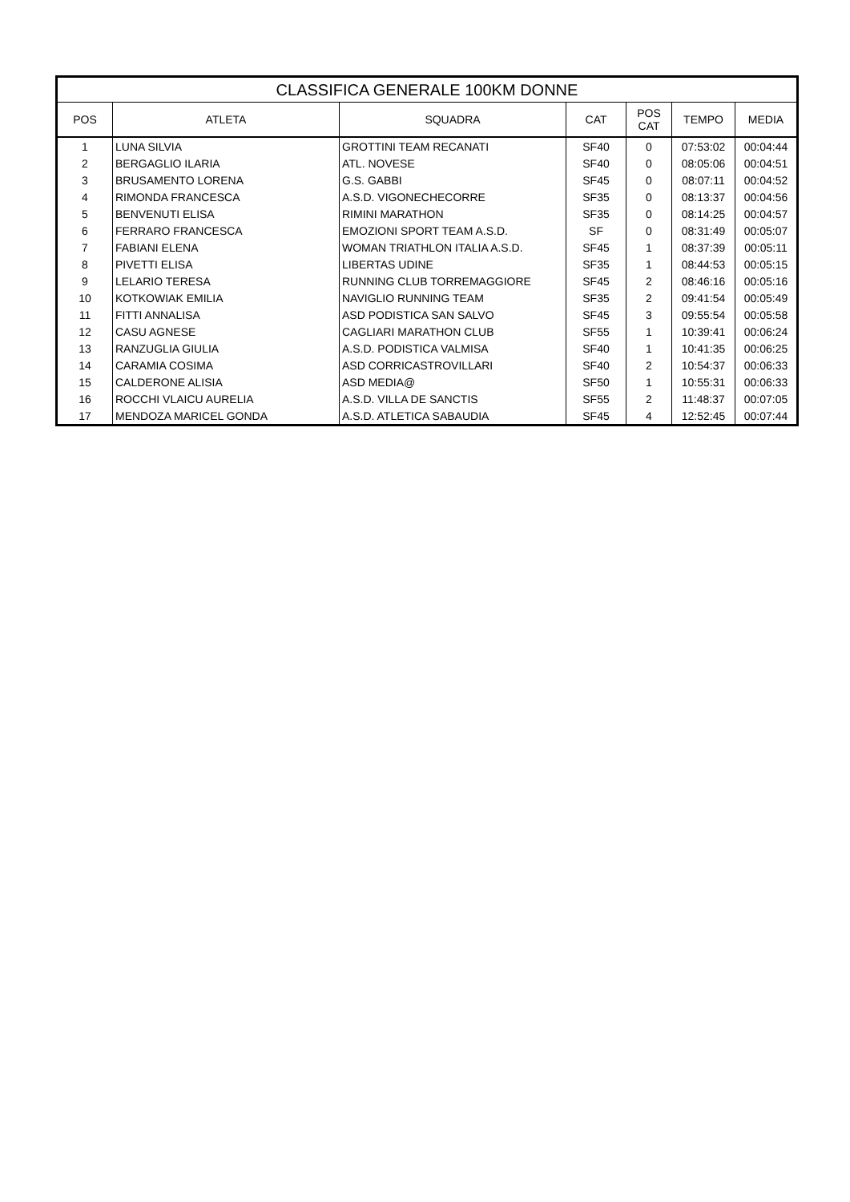| CLASSIFICA GENERALE 100KM DONNE | | | | | | |
| --- | --- | --- | --- | --- | --- | --- |
| POS | ATLETA | SQUADRA | CAT | POS CAT | TEMPO | MEDIA |
| 1 | LUNA SILVIA | GROTTINI TEAM RECANATI | SF40 | 0 | 07:53:02 | 00:04:44 |
| 2 | BERGAGLIO ILARIA | ATL. NOVESE | SF40 | 0 | 08:05:06 | 00:04:51 |
| 3 | BRUSAMENTO LORENA | G.S. GABBI | SF45 | 0 | 08:07:11 | 00:04:52 |
| 4 | RIMONDA FRANCESCA | A.S.D. VIGONECHECORRE | SF35 | 0 | 08:13:37 | 00:04:56 |
| 5 | BENVENUTI ELISA | RIMINI MARATHON | SF35 | 0 | 08:14:25 | 00:04:57 |
| 6 | FERRARO FRANCESCA | EMOZIONI SPORT TEAM A.S.D. | SF | 0 | 08:31:49 | 00:05:07 |
| 7 | FABIANI ELENA | WOMAN TRIATHLON ITALIA A.S.D. | SF45 | 1 | 08:37:39 | 00:05:11 |
| 8 | PIVETTI ELISA | LIBERTAS UDINE | SF35 | 1 | 08:44:53 | 00:05:15 |
| 9 | LELARIO TERESA | RUNNING CLUB TORREMAGGIORE | SF45 | 2 | 08:46:16 | 00:05:16 |
| 10 | KOTKOWIAK EMILIA | NAVIGLIO RUNNING TEAM | SF35 | 2 | 09:41:54 | 00:05:49 |
| 11 | FITTI ANNALISA | ASD PODISTICA SAN SALVO | SF45 | 3 | 09:55:54 | 00:05:58 |
| 12 | CASU AGNESE | CAGLIARI MARATHON CLUB | SF55 | 1 | 10:39:41 | 00:06:24 |
| 13 | RANZUGLIA GIULIA | A.S.D. PODISTICA VALMISA | SF40 | 1 | 10:41:35 | 00:06:25 |
| 14 | CARAMIA COSIMA | ASD CORRICASTROVILLARI | SF40 | 2 | 10:54:37 | 00:06:33 |
| 15 | CALDERONE ALISIA | ASD MEDIA@ | SF50 | 1 | 10:55:31 | 00:06:33 |
| 16 | ROCCHI VLAICU AURELIA | A.S.D. VILLA DE SANCTIS | SF55 | 2 | 11:48:37 | 00:07:05 |
| 17 | MENDOZA MARICEL GONDA | A.S.D. ATLETICA SABAUDIA | SF45 | 4 | 12:52:45 | 00:07:44 |